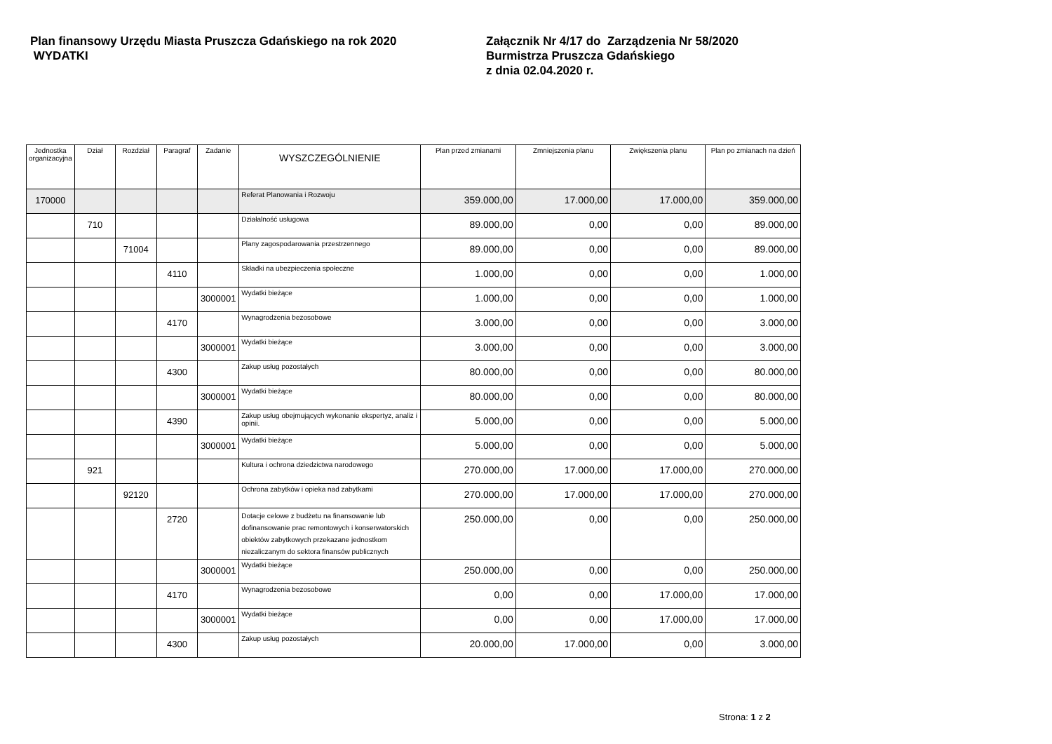Plan finansowy Urzędu Miasta Pruszcza Gdańskiego na rok 2020
WYDATKI
Załącznik Nr 4/17 do Zarządzenia Nr 58/2020
Burmistrza Pruszcza Gdańskiego
z dnia 02.04.2020 r.
| Jednostka organizacyjna | Dział | Rozdział | Paragraf | Zadanie | WYSZCZEGÓLNIENIE | Plan przed zmianami | Zmniejszenia planu | Zwiększenia planu | Plan po zmianach na dzień |
| --- | --- | --- | --- | --- | --- | --- | --- | --- | --- |
| 170000 | | | | | Referat Planowania i Rozwoju | 359.000,00 | 17.000,00 | 17.000,00 | 359.000,00 |
| | 710 | | | | Działalność usługowa | 89.000,00 | 0,00 | 0,00 | 89.000,00 |
| | | 71004 | | | Plany zagospodarowania przestrzennego | 89.000,00 | 0,00 | 0,00 | 89.000,00 |
| | | | 4110 | | Składki na ubezpieczenia społeczne | 1.000,00 | 0,00 | 0,00 | 1.000,00 |
| | | | | 3000001 | Wydatki bieżące | 1.000,00 | 0,00 | 0,00 | 1.000,00 |
| | | | 4170 | | Wynagrodzenia bezosobowe | 3.000,00 | 0,00 | 0,00 | 3.000,00 |
| | | | | 3000001 | Wydatki bieżące | 3.000,00 | 0,00 | 0,00 | 3.000,00 |
| | | | 4300 | | Zakup usług pozostałych | 80.000,00 | 0,00 | 0,00 | 80.000,00 |
| | | | | 3000001 | Wydatki bieżące | 80.000,00 | 0,00 | 0,00 | 80.000,00 |
| | | | 4390 | | Zakup usług obejmujących wykonanie ekspertyz, analiz i opinii. | 5.000,00 | 0,00 | 0,00 | 5.000,00 |
| | | | | 3000001 | Wydatki bieżące | 5.000,00 | 0,00 | 0,00 | 5.000,00 |
| | 921 | | | | Kultura i ochrona dziedzictwa narodowego | 270.000,00 | 17.000,00 | 17.000,00 | 270.000,00 |
| | | 92120 | | | Ochrona zabytków i opieka nad zabytkami | 270.000,00 | 17.000,00 | 17.000,00 | 270.000,00 |
| | | | 2720 | | Dotacje celowe z budżetu na finansowanie lub dofinansowanie prac remontowych i konserwatorskich obiektów zabytkowych przekazane jednostkom niezaliczanym do sektora finansów publicznych | 250.000,00 | 0,00 | 0,00 | 250.000,00 |
| | | | | 3000001 | Wydatki bieżące | 250.000,00 | 0,00 | 0,00 | 250.000,00 |
| | | | 4170 | | Wynagrodzenia bezosobowe | 0,00 | 0,00 | 17.000,00 | 17.000,00 |
| | | | | 3000001 | Wydatki bieżące | 0,00 | 0,00 | 17.000,00 | 17.000,00 |
| | | | 4300 | | Zakup usług pozostałych | 20.000,00 | 17.000,00 | 0,00 | 3.000,00 |
Strona: 1 z 2